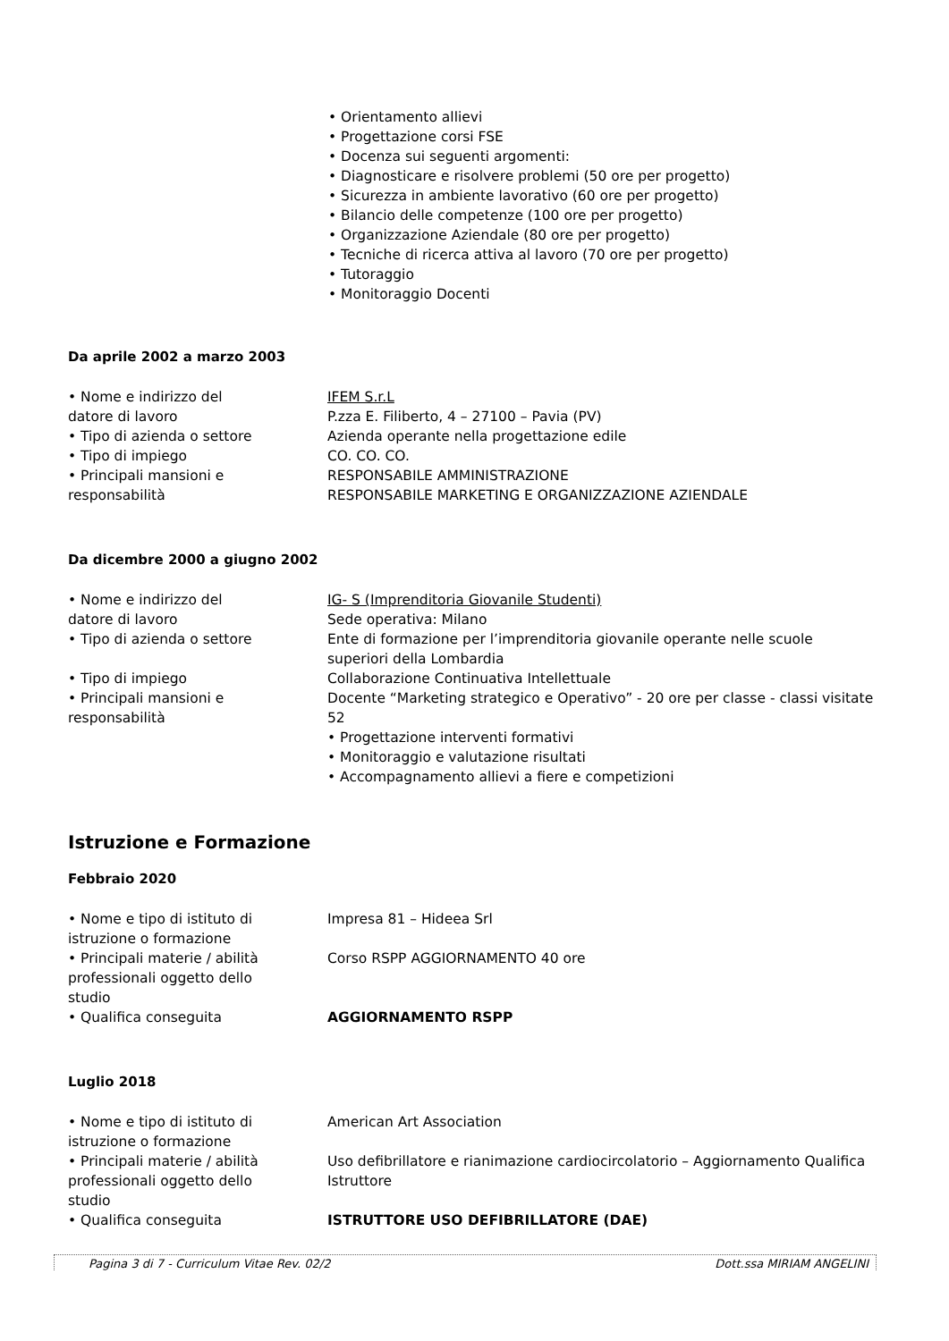• Orientamento allievi
• Progettazione corsi FSE
• Docenza sui seguenti argomenti:
• Diagnosticare e risolvere problemi (50 ore per progetto)
• Sicurezza in ambiente lavorativo (60 ore per progetto)
• Bilancio delle competenze (100 ore per progetto)
• Organizzazione Aziendale (80 ore per progetto)
• Tecniche di ricerca attiva al lavoro (70 ore per progetto)
• Tutoraggio
• Monitoraggio Docenti
Da aprile 2002 a marzo 2003
• Nome e indirizzo del
datore di lavoro
IFEM S.r.L
P.zza E. Filiberto, 4 – 27100 – Pavia (PV)
• Tipo di azienda o settore Azienda operante nella progettazione edile
• Tipo di impiego CO. CO. CO.
• Principali mansioni e
responsabilità
RESPONSABILE AMMINISTRAZIONE
RESPONSABILE MARKETING E ORGANIZZAZIONE AZIENDALE
Da dicembre 2000 a giugno 2002
• Nome e indirizzo del
datore di lavoro
IG- S (Imprenditoria Giovanile Studenti)
Sede operativa: Milano
• Tipo di azienda o settore Ente di formazione per l’imprenditoria giovanile operante nelle scuole superiori della Lombardia
• Tipo di impiego Collaborazione Continuativa Intellettuale
• Principali mansioni e
responsabilità
Docente “Marketing strategico e Operativo” - 20 ore per classe - classi visitate 52
• Progettazione interventi formativi
• Monitoraggio e valutazione risultati
• Accompagnamento allievi a fiere e competizioni
Istruzione e Formazione
Febbraio 2020
• Nome e tipo di istituto di
istruzione o formazione
Impresa 81 – Hideea Srl
• Principali materie / abilità
professionali oggetto dello
studio
Corso RSPP AGGIORNAMENTO 40 ore
• Qualifica conseguita AGGIORNAMENTO RSPP
Luglio 2018
• Nome e tipo di istituto di
istruzione o formazione
American Art Association
• Principali materie / abilità
professionali oggetto dello
studio
Uso defibrillatore e rianimazione cardiocircolatorio – Aggiornamento Qualifica Istruttore
• Qualifica conseguita ISTRUTTORE USO DEFIBRILLATORE (DAE)
Pagina 3 di 7 - Curriculum Vitae Rev. 02/2 Dott.ssa MIRIAM ANGELINI